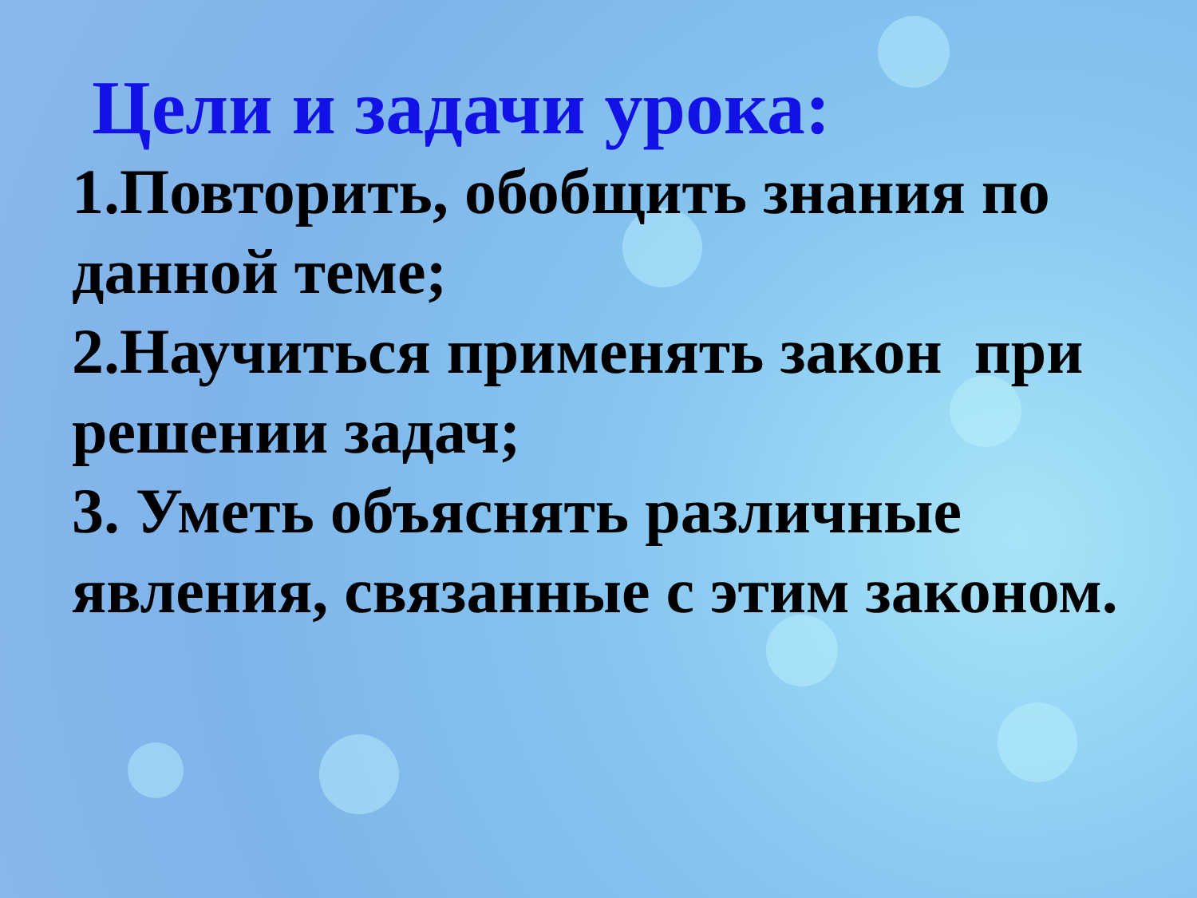Цели и задачи урока:
1.Повторить, обобщить знания по данной теме;
2.Научиться применять закон при решении задач;
3. Уметь объяснять различные явления, связанные с этим законом.